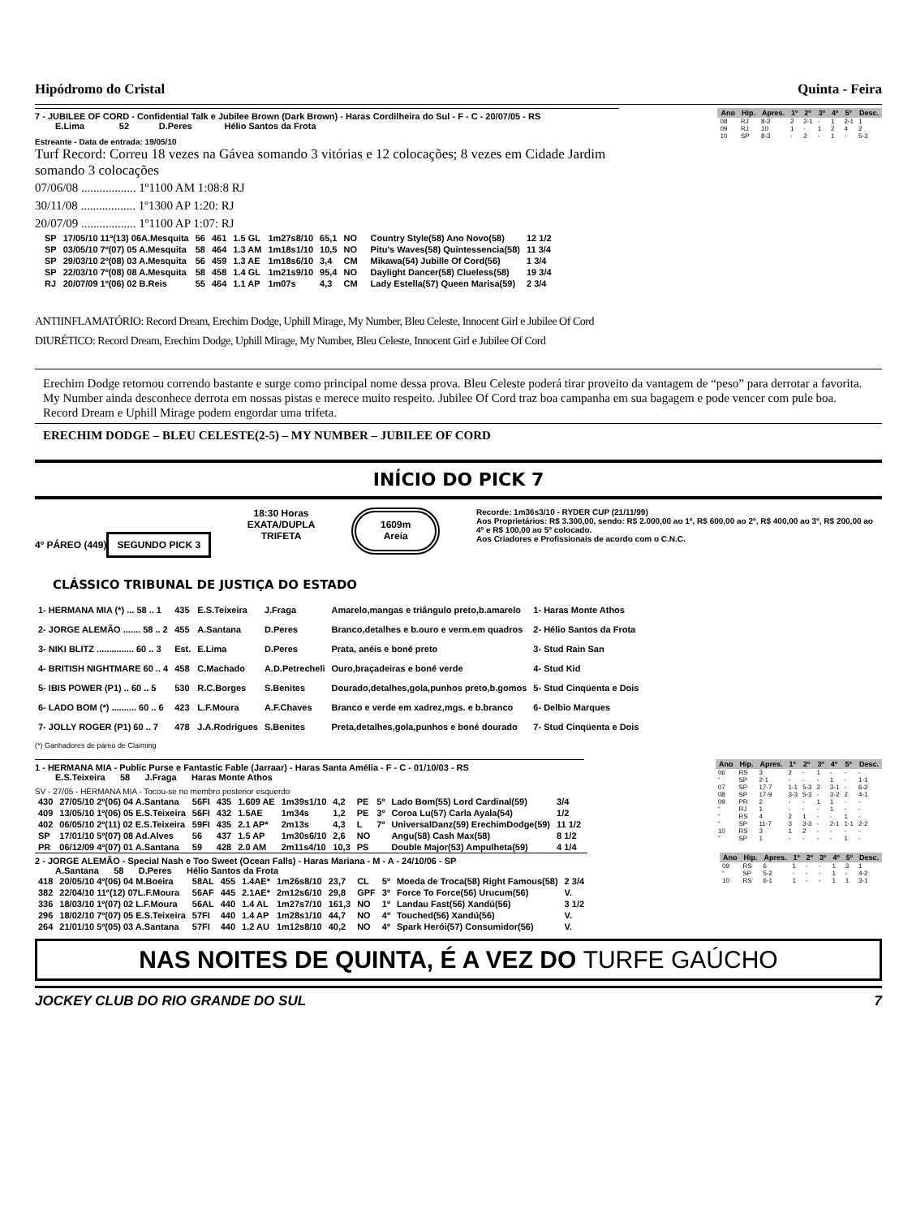Hipódromo do Cristal Quinta - Feira
7 - JUBILEE OF CORD - Confidential Talk e Jubilee Brown (Dark Brown) - Haras Cordilheira do Sul - F - C - 20/07/05 - RS
E.Lima 52 D.Peres Hélio Santos da Frota
Estreante - Data de entrada: 19/05/10
Turf Record: Correu 18 vezes na Gávea somando 3 vitórias e 12 colocações; 8 vezes em Cidade Jardim somando 3 colocações
07/06/08 .................. 1º1100 AM 1:08:8 RJ
30/11/08 .................. 1º1300 AP 1:20: RJ
20/07/09 .................. 1º1100 AP 1:07: RJ
| Ano | Hip. | Apres. | 1º | 2º | 3º | 4º | 5º | Desc. |
| --- | --- | --- | --- | --- | --- | --- | --- | --- |
| 08 | RJ | 8-2 | 2 | 2-1 | - | 1 | 2-1 | 1 |
| 09 | RJ | 10 | 1 | - | 1 | 2 | 4 | 2 |
| 10 | SP | 8-3 | - | 2 | - | 1 | - | 5-3 |
| SP | 17/05/10 11º(13) 06A.Mesquita | 56 | 461 | 1.5 GL | 1m27s8/10 | 65,1 | NO | | Country Style(58) Ano Novo(58) | 12 1/2 |
| SP | 03/05/10 7º(07) 05 A.Mesquita | 58 | 464 | 1.3 AM | 1m18s1/10 | 10,5 | NO | | Pitu's Waves(58) Quintessencia(58) | 11 3/4 |
| SP | 29/03/10 2º(08) 03 A.Mesquita | 56 | 459 | 1.3 AE | 1m18s6/10 | 3,4 | CM | | Mikawa(54) Jubille Of Cord(56) | 1 3/4 |
| SP | 22/03/10 7º(08) 08 A.Mesquita | 58 | 458 | 1.4 GL | 1m21s9/10 | 95,4 | NO | | Daylight Dancer(58) Clueless(58) | 19 3/4 |
| RJ | 20/07/09 1º(06) 02 B.Reis | 55 | 464 | 1.1 AP | 1m07s | 4,3 | CM | | Lady Estella(57) Queen Marisa(59) | 2 3/4 |
ANTIINFLAMATÓRIO: Record Dream, Erechim Dodge, Uphill Mirage, My Number, Bleu Celeste, Innocent Girl e Jubilee Of Cord
DIURÉTICO: Record Dream, Erechim Dodge, Uphill Mirage, My Number, Bleu Celeste, Innocent Girl e Jubilee Of Cord
Erechim Dodge retornou correndo bastante e surge como principal nome dessa prova. Bleu Celeste poderá tirar proveito da vantagem de “peso” para derrotar a favorita. My Number ainda desconhece derrota em nossas pistas e merece muito respeito. Jubilee Of Cord traz boa campanha em sua bagagem e pode vencer com pule boa. Record Dream e Uphill Mirage podem engordar uma trifeta.
ERECHIM DODGE – BLEU CELESTE(2-5) – MY NUMBER – JUBILEE OF CORD
INÍCIO DO PICK 7
4º PÁREO (449)
SEGUNDO PICK 3
18:30 Horas
EXATA/DUPLA
TRIFETA
1609m
Areia
Recorde: 1m36s3/10 - RYDER CUP (21/11/99)
Aos Proprietários: R$ 3.300,00, sendo: R$ 2.000,00 ao 1º, R$ 600,00 ao 2º, R$ 400,00 ao 3º, R$ 200,00 ao 4º e R$ 100,00 ao 5º colocado.
Aos Criadores e Profissionais de acordo com o C.N.C.
CLÁSSICO TRIBUNAL DE JUSTIÇA DO ESTADO
| 1- HERMANA MIA (*) ... 58 .. 1 | 435 | E.S.Teixeira | J.Fraga | Amarelo,mangas e triângulo preto,b.amarelo | 1- Haras Monte Athos |
| 2- JORGE ALEMÃO ....... 58 .. 2 | 455 | A.Santana | D.Peres | Branco,detalhes e b.ouro e verm.em quadros | 2- Hélio Santos da Frota |
| 3- NIKI BLITZ ............... 60 .. 3 | Est. | E.Lima | D.Peres | Prata, anéis e boné preto | 3- Stud Rain San |
| 4- BRITISH NIGHTMARE 60 .. 4 | 458 | C.Machado | A.D.Petrecheli | Ouro,braçadeiras e boné verde | 4- Stud Kid |
| 5- IBIS POWER (P1) .. 60 .. 5 | 530 | R.C.Borges | S.Benites | Dourado,detalhes,gola,punhos preto,b.gomos | 5- Stud Cinqüenta e Dois |
| 6- LADO BOM (*) .......... 60 .. 6 | 423 | L.F.Moura | A.F.Chaves | Branco e verde em xadrez,mgs. e b.branco | 6- Delbio Marques |
| 7- JOLLY ROGER (P1) 60 .. 7 | 478 | J.A.Rodrigues | S.Benites | Preta,detalhes,gola,punhos e boné dourado | 7- Stud Cinqüenta e Dois |
(*) Ganhadores de páreo de Claiming
1 - HERMANA MIA - Public Purse e Fantastic Fable (Jarraar) - Haras Santa Amélia - F - C - 01/10/03 - RS
E.S.Teixeira 58 J.Fraga Haras Monte Athos
SV - 27/05 - HERMANA MIA - Tocou-se no membro posterior esquerdo
| 430 | 27/05/10 2º(06) 04 A.Santana | 56FI | 435 | 1.609 AE | 1m39s1/10 | 4,2 | PE | 5º | Lado Bom(55) Lord Cardinal(59) | 3/4 |
| 409 | 13/05/10 1º(06) 05 E.S.Teixeira | 56FI | 432 | 1.5AE | 1m34s | 1,2 | PE | 3º | Coroa Lu(57) Carla Ayala(54) | 1/2 |
| 402 | 06/05/10 2º(11) 02 E.S.Teixeira | 59FI | 435 | 2.1 AP* | 2m13s | 4,3 | L | 7º | UniversalDanz(59) ErechimDodge(59) | 11 1/2 |
| SP | 17/01/10 5º(07) 08 Ad.Alves | 56 | 437 | 1.5 AP | 1m30s6/10 | 2,6 | NO | | Angu(58) Cash Max(58) | 8 1/2 |
| PR | 06/12/09 4º(07) 01 A.Santana | 59 | 428 | 2.0 AM | 2m11s4/10 | 10,3 | PS | | Double Major(53) Ampulheta(59) | 4 1/4 |
| Ano | Hip. | Apres. | 1º | 2º | 3º | 4º | 5º | Desc. |
| --- | --- | --- | --- | --- | --- | --- | --- | --- |
| 06 | RS | 3 | 2 | - | 1 | - | - | - |
| “ | SP | 2-1 | - | - | - | 1 | - | 1-1 |
| 07 | SP | 17-7 | 1-1 | 5-3 | 2 | 3-1 | - | 6-2 |
| 08 | SP | 17-9 | 3-3 | 5-3 | - | 3-2 | 2 | 4-1 |
| 09 | PR | 2 | - | - | 1 | 1 | - | - |
| “ | RJ | 1 | - | - | - | 1 | - | - |
| “ | RS | 4 | 2 | 1 | - | - | 1 | - |
| “ | SP | 11-7 | 3 | 3-3 | - | 2-1 | 1-1 | 2-2 |
| 10 | RS | 3 | 1 | 2 | - | - | - | - |
| “ | SP | 1 | - | - | - | - | 1 | - |
2 - JORGE ALEMÃO - Special Nash e Too Sweet (Ocean Falls) - Haras Mariana - M - A - 24/10/06 - SP
A.Santana 58 D.Peres Hélio Santos da Frota
| 418 | 20/05/10 4º(06) 04 M.Boeira | 58AL | 455 | 1.4AE* | 1m26s8/10 | 23,7 | CL | 5º | Moeda de Troca(58) Right Famous(58) | 2 3/4 |
| 382 | 22/04/10 11º(12) 07L.F.Moura | 56AF | 445 | 2.1AE* | 2m12s6/10 | 29,8 | GPF | 3º | Force To Force(56) Urucum(56) | V. |
| 336 | 18/03/10 1º(07) 02 L.F.Moura | 56AL | 440 | 1.4 AL | 1m27s7/10 | 161,3 | NO | 1º | Landau Fast(56) Xandú(56) | 3 1/2 |
| 296 | 18/02/10 7º(07) 05 E.S.Teixeira | 57FI | 440 | 1.4 AP | 1m28s1/10 | 44,7 | NO | 4º | Touched(56) Xandú(56) | V. |
| 264 | 21/01/10 5º(05) 03 A.Santana | 57FI | 440 | 1.2 AU | 1m12s8/10 | 40,2 | NO | 4º | Spark Herói(57) Consumidor(56) | V. |
| Ano | Hip. | Apres. | 1º | 2º | 3º | 4º | 5º | Desc. |
| --- | --- | --- | --- | --- | --- | --- | --- | --- |
| 09 | RS | 6 | 1 | - | - | 1 | 3 | 1 |
| “ | SP | 5-2 | - | - | - | 1 | - | 4-2 |
| 10 | RS | 6-1 | 1 | - | - | 1 | 1 | 3-1 |
NAS NOITES DE QUINTA, É A VEZ DO TURFE GAÚCHO
JOCKEY CLUB DO RIO GRANDE DO SUL 7